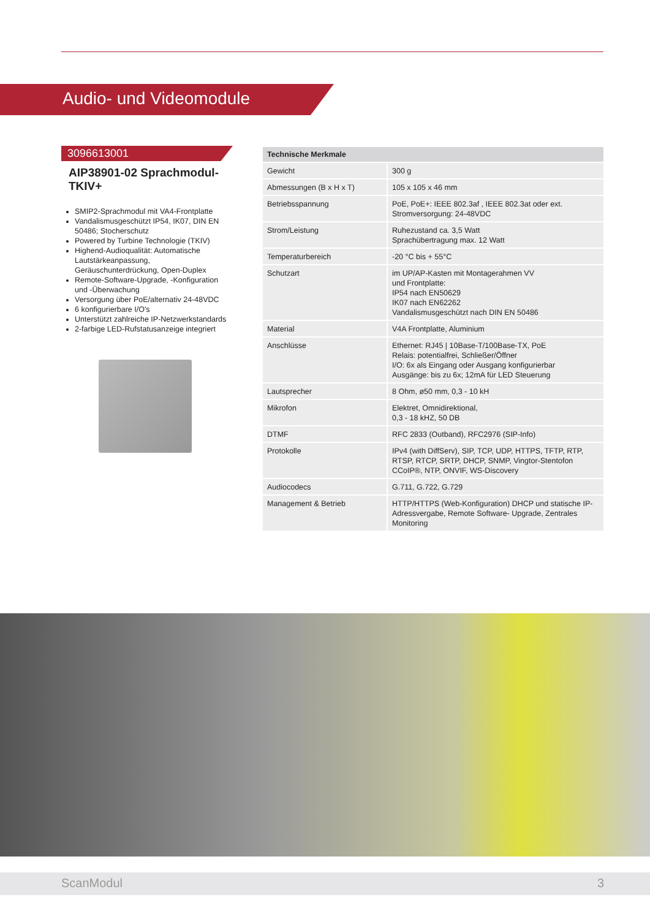Audio- und Videomodule
3096613001
AIP38901-02 Sprachmodul-TKIV+
SMIP2-Sprachmodul mit VA4-Frontplatte
Vandalismusgeschützt IP54, IK07, DIN EN 50486; Stocherschutz
Powered by Turbine Technologie (TKIV)
Highend-Audioqualität: Automatische Lautstärkeanpassung, Geräuschunterdrückung, Open-Duplex
Remote-Software-Upgrade, -Konfiguration und -Überwachung
Versorgung über PoE/alternativ 24-48VDC
6 konfigurierbare I/O's
Unterstützt zahlreiche IP-Netzwerkstandards
2-farbige LED-Rufstatusanzeige integriert
| Technische Merkmale | |
| --- | --- |
| Gewicht | 300 g |
| Abmessungen (B x H x T) | 105 x 105 x 46 mm |
| Betriebsspannung | PoE, PoE+: IEEE 802.3af , IEEE 802.3at oder ext. Stromversorgung: 24-48VDC |
| Strom/Leistung | Ruhezustand ca. 3,5 Watt Sprachübertragung max. 12 Watt |
| Temperaturbereich | -20 °C bis + 55°C |
| Schutzart | im UP/AP-Kasten mit Montagerahmen VV und Frontplatte: IP54 nach EN50629 IK07 nach EN62262 Vandalismusgeschützt nach DIN EN 50486 |
| Material | V4A Frontplatte, Aluminium |
| Anschlüsse | Ethernet: RJ45 / 10Base-T/100Base-TX, PoE Relais: potentialfrei, Schließer/Öffner I/O: 6x als Eingang oder Ausgang konfigurierbar Ausgänge: bis zu 6x; 12mA für LED Steuerung |
| Lautsprecher | 8 Ohm, ø50 mm, 0,3 - 10 kH |
| Mikrofon | Elektret, Omnidirektional, 0,3 - 18 kHZ, 50 DB |
| DTMF | RFC 2833 (Outband), RFC2976 (SIP-Info) |
| Protokolle | IPv4 (with DiffServ), SIP, TCP, UDP, HTTPS, TFTP, RTP, RTSP, RTCP, SRTP, DHCP, SNMP, Vingtor-Stentofon CCoIP®, NTP, ONVIF, WS-Discovery |
| Audiocodecs | G.711, G.722, G.729 |
| Management & Betrieb | HTTP/HTTPS (Web-Konfiguration) DHCP und statische IP-Adressvergabe, Remote Software- Upgrade, Zentrales Monitoring |
ScanModul 3